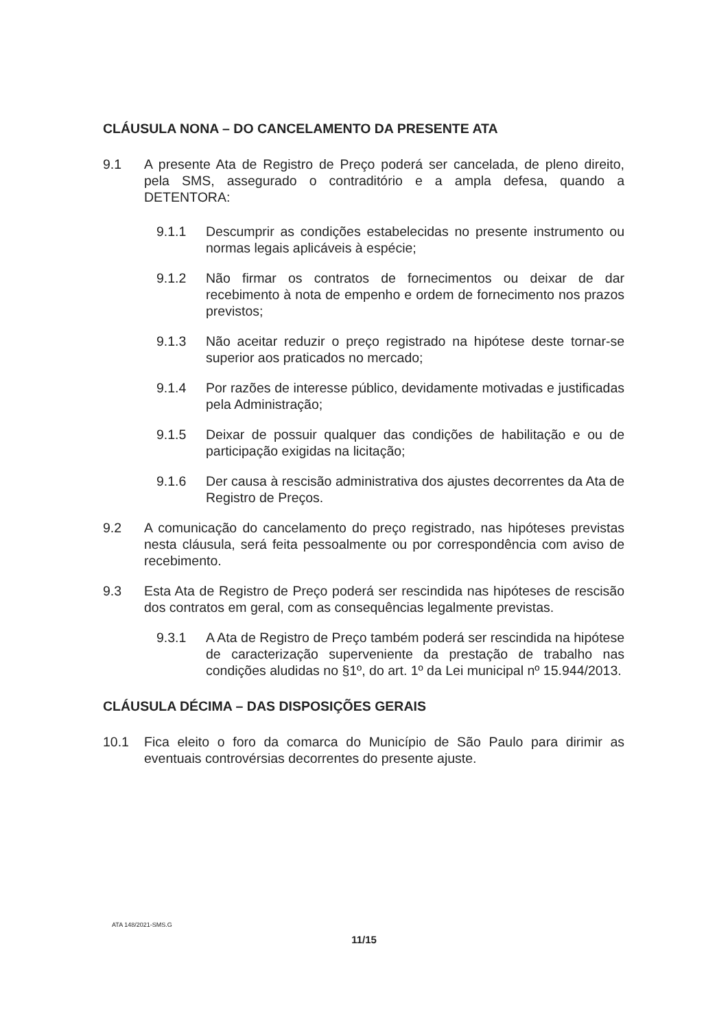CLÁUSULA NONA – DO CANCELAMENTO DA PRESENTE ATA
9.1 A presente Ata de Registro de Preço poderá ser cancelada, de pleno direito, pela SMS, assegurado o contraditório e a ampla defesa, quando a DETENTORA:
9.1.1 Descumprir as condições estabelecidas no presente instrumento ou normas legais aplicáveis à espécie;
9.1.2 Não firmar os contratos de fornecimentos ou deixar de dar recebimento à nota de empenho e ordem de fornecimento nos prazos previstos;
9.1.3 Não aceitar reduzir o preço registrado na hipótese deste tornar-se superior aos praticados no mercado;
9.1.4 Por razões de interesse público, devidamente motivadas e justificadas pela Administração;
9.1.5 Deixar de possuir qualquer das condições de habilitação e ou de participação exigidas na licitação;
9.1.6 Der causa à rescisão administrativa dos ajustes decorrentes da Ata de Registro de Preços.
9.2 A comunicação do cancelamento do preço registrado, nas hipóteses previstas nesta cláusula, será feita pessoalmente ou por correspondência com aviso de recebimento.
9.3 Esta Ata de Registro de Preço poderá ser rescindida nas hipóteses de rescisão dos contratos em geral, com as consequências legalmente previstas.
9.3.1 A Ata de Registro de Preço também poderá ser rescindida na hipótese de caracterização superveniente da prestação de trabalho nas condições aludidas no §1º, do art. 1º da Lei municipal nº 15.944/2013.
CLÁUSULA DÉCIMA – DAS DISPOSIÇÕES GERAIS
10.1 Fica eleito o foro da comarca do Município de São Paulo para dirimir as eventuais controvérsias decorrentes do presente ajuste.
ATA 148/2021-SMS.G
11/15